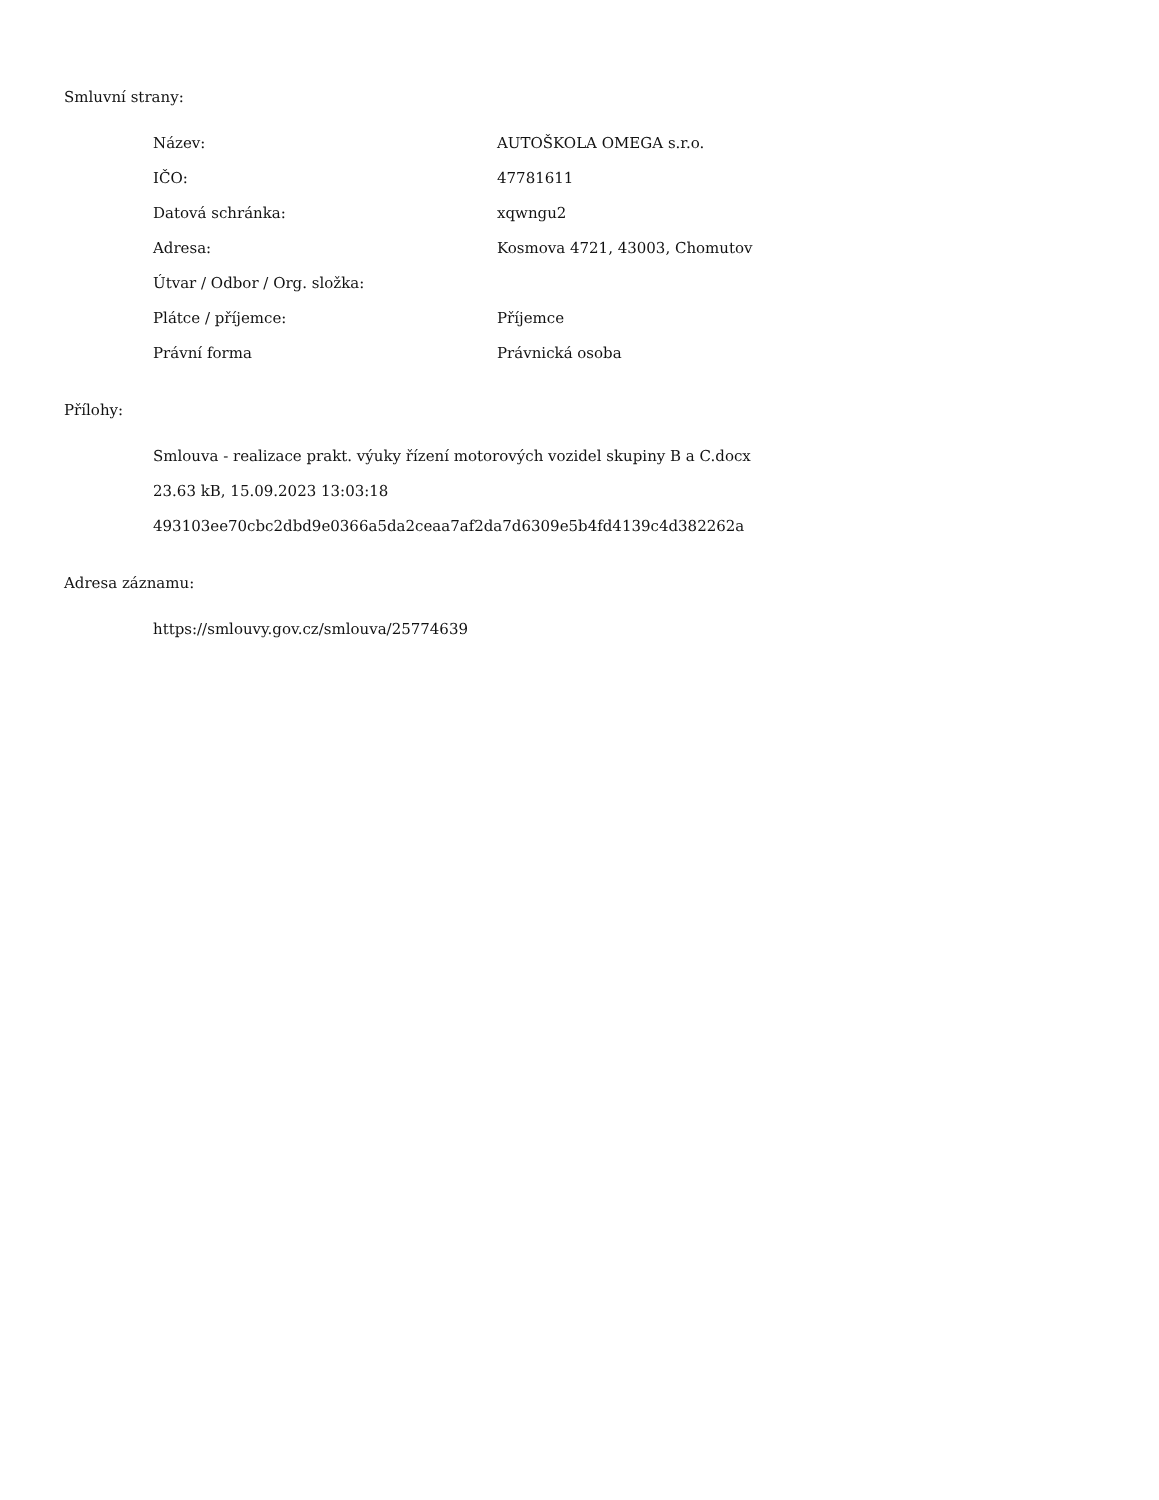Smluvní strany:
| Název: | AUTOŠKOLA OMEGA s.r.o. |
| IČO: | 47781611 |
| Datová schránka: | xqwngu2 |
| Adresa: | Kosmova 4721, 43003, Chomutov |
| Útvar / Odbor / Org. složka: | |
| Plátce / příjemce: | Příjemce |
| Právní forma | Právnická osoba |
Přílohy:
Smlouva - realizace prakt. výuky řízení motorových vozidel skupiny B a C.docx
23.63 kB, 15.09.2023 13:03:18
493103ee70cbc2dbd9e0366a5da2ceaa7af2da7d6309e5b4fd4139c4d382262a
Adresa záznamu:
https://smlouvy.gov.cz/smlouva/25774639